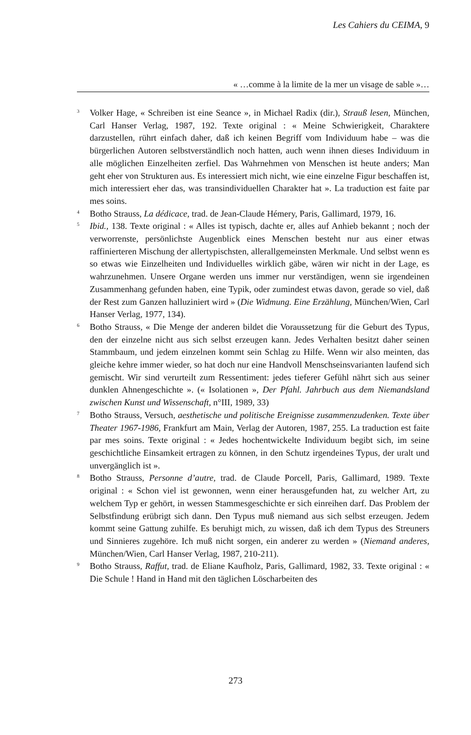Les Cahiers du CEIMA, 9
« …comme à la limite de la mer un visage de sable »…
<sup>3</sup>
Volker Hage, « Schreiben ist eine Seance », in Michael Radix (dir.), Strauß lesen, München, Carl Hanser Verlag, 1987, 192. Texte original : « Meine Schwierigkeit, Charaktere darzustellen, rührt einfach daher, daß ich keinen Begriff vom Individuum habe – was die bürgerlichen Autoren selbstverständlich noch hatten, auch wenn ihnen dieses Individuum in alle möglichen Einzelheiten zerfiel. Das Wahrnehmen von Menschen ist heute anders; Man geht eher von Strukturen aus. Es interessiert mich nicht, wie eine einzelne Figur beschaffen ist, mich interessiert eher das, was transindividuellen Charakter hat ». La traduction est faite par mes soins.
<sup>4</sup>
Botho Strauss, La dédicace, trad. de Jean-Claude Hémery, Paris, Gallimard, 1979, 16.
<sup>5</sup>
Ibid., 138. Texte original : « Alles ist typisch, dachte er, alles auf Anhieb bekannt ; noch der verworrenste, persönlichste Augenblick eines Menschen besteht nur aus einer etwas raffinierteren Mischung der allertypischsten, allerallgemeinsten Merkmale. Und selbst wenn es so etwas wie Einzelheiten und Individuelles wirklich gäbe, wären wir nicht in der Lage, es wahrzunehmen. Unsere Organe werden uns immer nur verständigen, wenn sie irgendeinen Zusammenhang gefunden haben, eine Typik, oder zumindest etwas davon, gerade so viel, daß der Rest zum Ganzen halluziniert wird » (Die Widmung. Eine Erzählung, München/Wien, Carl Hanser Verlag, 1977, 134).
<sup>6</sup>
Botho Strauss, « Die Menge der anderen bildet die Voraussetzung für die Geburt des Typus, den der einzelne nicht aus sich selbst erzeugen kann. Jedes Verhalten besitzt daher seinen Stammbaum, und jedem einzelnen kommt sein Schlag zu Hilfe. Wenn wir also meinten, das gleiche kehre immer wieder, so hat doch nur eine Handvoll Menschseinsvarianten laufend sich gemischt. Wir sind verurteilt zum Ressentiment: jedes tieferer Gefühl nährt sich aus seiner dunklen Ahnengeschichte ». (« Isolationen », Der Pfahl. Jahrbuch aus dem Niemandsland zwischen Kunst und Wissenschaft, n°III, 1989, 33)
<sup>7</sup>
Botho Strauss, Versuch, aesthetische und politische Ereignisse zusammenzudenken. Texte über Theater 1967-1986, Frankfurt am Main, Verlag der Autoren, 1987, 255. La traduction est faite par mes soins. Texte original : « Jedes hochentwickelte Individuum begibt sich, im seine geschichtliche Einsamkeit ertragen zu können, in den Schutz irgendeines Typus, der uralt und unvergänglich ist ».
<sup>8</sup>
Botho Strauss, Personne d’autre, trad. de Claude Porcell, Paris, Gallimard, 1989. Texte original : « Schon viel ist gewonnen, wenn einer herausgefunden hat, zu welcher Art, zu welchem Typ er gehört, in wessen Stammesgeschichte er sich einreihen darf. Das Problem der Selbstfindung erübrigt sich dann. Den Typus muß niemand aus sich selbst erzeugen. Jedem kommt seine Gattung zuhilfe. Es beruhigt mich, zu wissen, daß ich dem Typus des Streuners und Sinnieres zugehöre. Ich muß nicht sorgen, ein anderer zu werden » (Niemand anderes, München/Wien, Carl Hanser Verlag, 1987, 210-211).
<sup>9</sup>
Botho Strauss, Raffut, trad. de Eliane Kaufholz, Paris, Gallimard, 1982, 33. Texte original : « Die Schule ! Hand in Hand mit den täglichen Löscharbeiten des
273